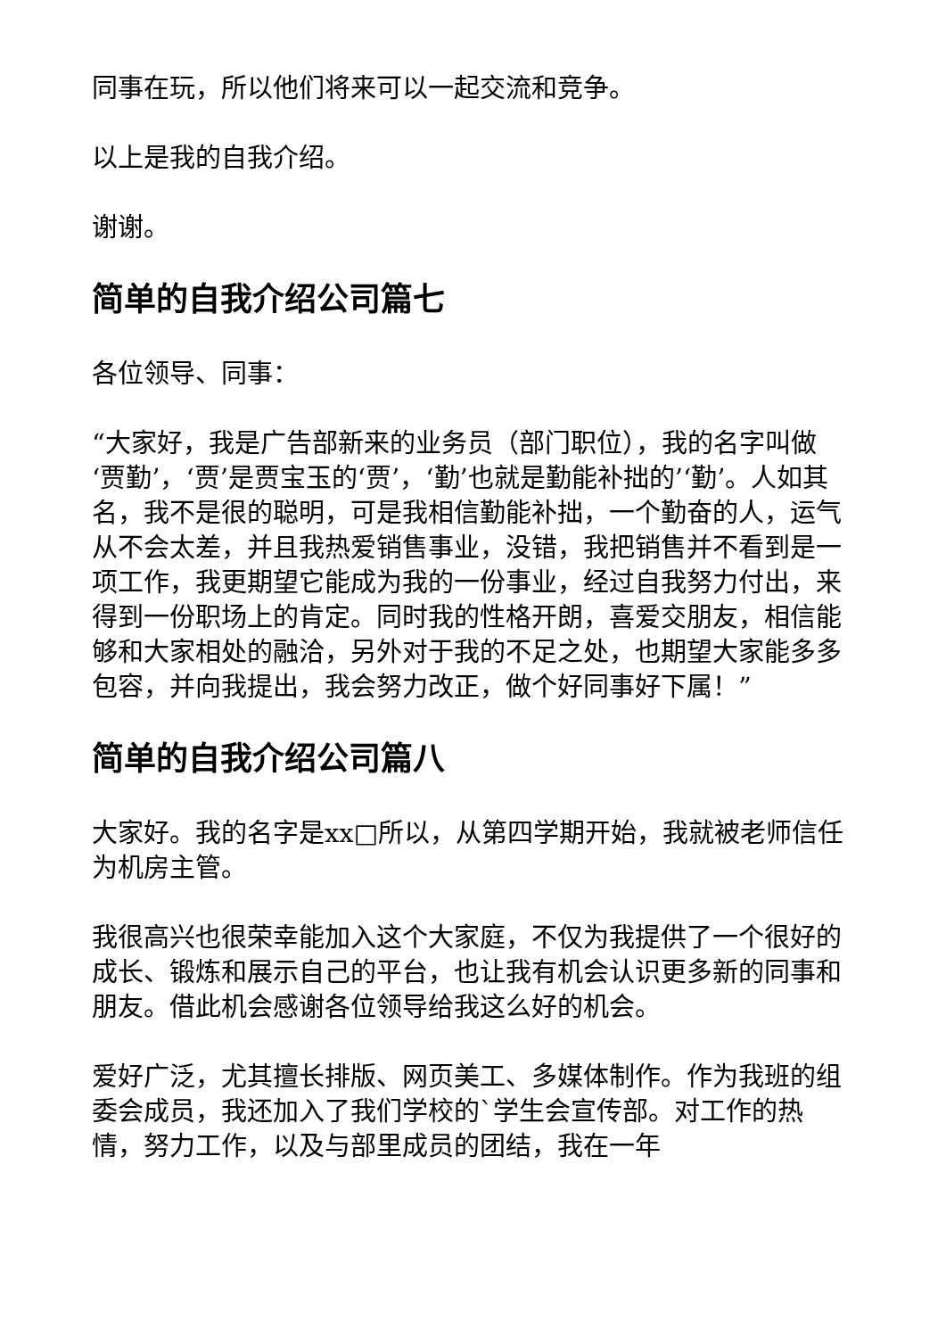同事在玩，所以他们将来可以一起交流和竞争。
以上是我的自我介绍。
谢谢。
简单的自我介绍公司篇七
各位领导、同事：
“大家好，我是广告部新来的业务员（部门职位），我的名字叫做‘贾勤’，‘贾’是贾宝玉的‘贾’，‘勤’也就是勤能补拙的’‘勤’。人如其名，我不是很的聪明，可是我相信勤能补拙，一个勤奋的人，运气从不会太差，并且我热爱销售事业，没错，我把销售并不看到是一项工作，我更期望它能成为我的一份事业，经过自我努力付出，来得到一份职场上的肯定。同时我的性格开朗，喜爱交朋友，相信能够和大家相处的融洽，另外对于我的不足之处，也期望大家能多多包容，并向我提出，我会努力改正，做个好同事好下属！”
简单的自我介绍公司篇八
大家好。我的名字是xx□所以，从第四学期开始，我就被老师信任为机房主管。
我很高兴也很荣幸能加入这个大家庭，不仅为我提供了一个很好的成长、锻炼和展示自己的平台，也让我有机会认识更多新的同事和朋友。借此机会感谢各位领导给我这么好的机会。
爱好广泛，尤其擅长排版、网页美工、多媒体制作。作为我班的组委会成员，我还加入了我们学校的`学生会宣传部。对工作的热情，努力工作，以及与部里成员的团结，我在一年